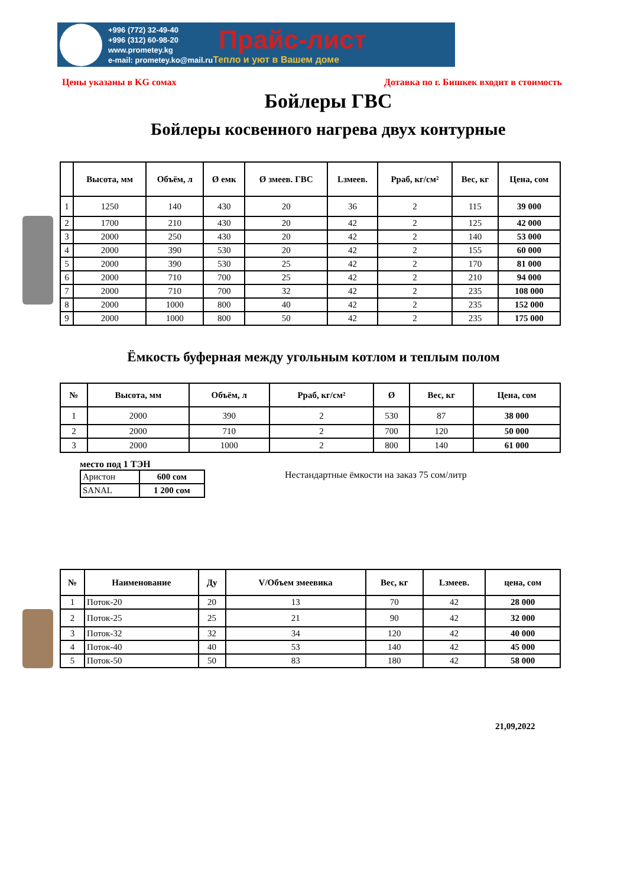+996 (772) 32-49-40
+996 (312) 60-98-20
www.prometey.kg
e-mail: prometey.ko@mail.ru
Прайс-лист
Тепло и уют в Вашем доме
Цены указаны в KG сомах Дотавка по г. Бишкек входит в стоимость
Бойлеры ГВС
Бойлеры косвенного нагрева двух контурные
| | Высота, мм | Объём, л | Ø емк | Ø змеев. ГВС | Lзмеев. | Рраб, кг/см² | Вес, кг | Цена, сом |
| --- | --- | --- | --- | --- | --- | --- | --- | --- |
| 1 | 1250 | 140 | 430 | 20 | 36 | 2 | 115 | 39 000 |
| 2 | 1700 | 210 | 430 | 20 | 42 | 2 | 125 | 42 000 |
| 3 | 2000 | 250 | 430 | 20 | 42 | 2 | 140 | 53 000 |
| 4 | 2000 | 390 | 530 | 20 | 42 | 2 | 155 | 60 000 |
| 5 | 2000 | 390 | 530 | 25 | 42 | 2 | 170 | 81 000 |
| 6 | 2000 | 710 | 700 | 25 | 42 | 2 | 210 | 94 000 |
| 7 | 2000 | 710 | 700 | 32 | 42 | 2 | 235 | 108 000 |
| 8 | 2000 | 1000 | 800 | 40 | 42 | 2 | 235 | 152 000 |
| 9 | 2000 | 1000 | 800 | 50 | 42 | 2 | 235 | 175 000 |
Ёмкость буферная между угольным котлом и теплым полом
| № | Высота, мм | Объём, л | Рраб, кг/см² | Ø | Вес, кг | Цена, сом |
| --- | --- | --- | --- | --- | --- | --- |
| 1 | 2000 | 390 | 2 | 530 | 87 | 38 000 |
| 2 | 2000 | 710 | 2 | 700 | 120 | 50 000 |
| 3 | 2000 | 1000 | 2 | 800 | 140 | 61 000 |
место под 1 ТЭН
| Аристон | 600 сом |
| SANAL | 1 200 сом |
Нестандартные ёмкости на заказ 75 сом/литр
| № | Наименование | Ду | V/Объем змеевика | Вес, кг | Lзмеев. | цена, сом |
| --- | --- | --- | --- | --- | --- | --- |
| 1 | Поток-20 | 20 | 13 | 70 | 42 | 28 000 |
| 2 | Поток-25 | 25 | 21 | 90 | 42 | 32 000 |
| 3 | Поток-32 | 32 | 34 | 120 | 42 | 40 000 |
| 4 | Поток-40 | 40 | 53 | 140 | 42 | 45 000 |
| 5 | Поток-50 | 50 | 83 | 180 | 42 | 58 000 |
21,09,2022